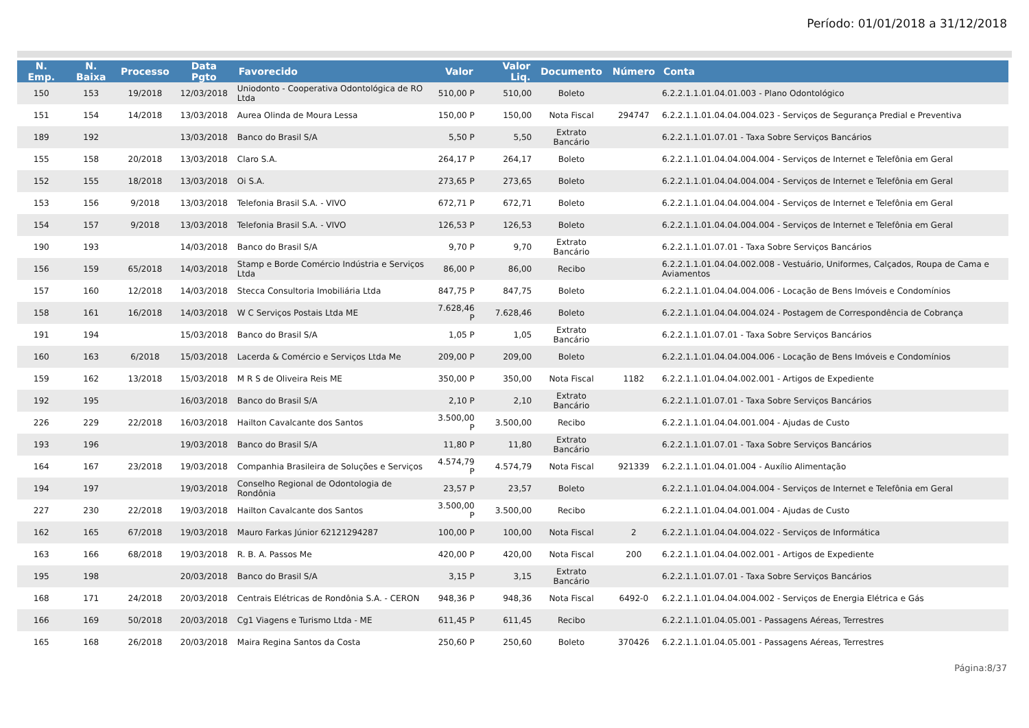Período: 01/01/2018 a 31/12/2018
| N. Emp. | N. Baixa | Processo | Data Pgto | Favorecido | Valor | Valor Liq. | Documento | Número | Conta |
| --- | --- | --- | --- | --- | --- | --- | --- | --- | --- |
| 150 | 153 | 19/2018 | 12/03/2018 | Uniodonto - Cooperativa Odontológica de RO Ltda | 510,00 P | 510,00 | Boleto | | 6.2.2.1.1.01.04.01.003 - Plano Odontológico |
| 151 | 154 | 14/2018 | 13/03/2018 | Aurea Olinda de Moura Lessa | 150,00 P | 150,00 | Nota Fiscal | 294747 | 6.2.2.1.1.01.04.04.004.023 - Serviços de Segurança Predial e Preventiva |
| 189 | 192 | | 13/03/2018 | Banco do Brasil S/A | 5,50 P | 5,50 | Extrato Bancário | | 6.2.2.1.1.01.07.01 - Taxa Sobre Serviços Bancários |
| 155 | 158 | 20/2018 | 13/03/2018 | Claro S.A. | 264,17 P | 264,17 | Boleto | | 6.2.2.1.1.01.04.04.004.004 - Serviços de Internet e Telefônia em Geral |
| 152 | 155 | 18/2018 | 13/03/2018 | Oi S.A. | 273,65 P | 273,65 | Boleto | | 6.2.2.1.1.01.04.04.004.004 - Serviços de Internet e Telefônia em Geral |
| 153 | 156 | 9/2018 | 13/03/2018 | Telefonia Brasil S.A. - VIVO | 672,71 P | 672,71 | Boleto | | 6.2.2.1.1.01.04.04.004.004 - Serviços de Internet e Telefônia em Geral |
| 154 | 157 | 9/2018 | 13/03/2018 | Telefonia Brasil S.A. - VIVO | 126,53 P | 126,53 | Boleto | | 6.2.2.1.1.01.04.04.004.004 - Serviços de Internet e Telefônia em Geral |
| 190 | 193 | | 14/03/2018 | Banco do Brasil S/A | 9,70 P | 9,70 | Extrato Bancário | | 6.2.2.1.1.01.07.01 - Taxa Sobre Serviços Bancários |
| 156 | 159 | 65/2018 | 14/03/2018 | Stamp e Borde Comércio Indústria e Serviços Ltda | 86,00 P | 86,00 | Recibo | | 6.2.2.1.1.01.04.04.002.008 - Vestuário, Uniformes, Calçados, Roupa de Cama e Aviamentos |
| 157 | 160 | 12/2018 | 14/03/2018 | Stecca Consultoria Imobiliária Ltda | 847,75 P | 847,75 | Boleto | | 6.2.2.1.1.01.04.04.004.006 - Locação de Bens Imóveis e Condomínios |
| 158 | 161 | 16/2018 | 14/03/2018 | W C Serviços Postais Ltda ME | 7.628,46 P | 7.628,46 | Boleto | | 6.2.2.1.1.01.04.04.004.024 - Postagem de Correspondência de Cobrança |
| 191 | 194 | | 15/03/2018 | Banco do Brasil S/A | 1,05 P | 1,05 | Extrato Bancário | | 6.2.2.1.1.01.07.01 - Taxa Sobre Serviços Bancários |
| 160 | 163 | 6/2018 | 15/03/2018 | Lacerda & Comércio e Serviços Ltda Me | 209,00 P | 209,00 | Boleto | | 6.2.2.1.1.01.04.04.004.006 - Locação de Bens Imóveis e Condomínios |
| 159 | 162 | 13/2018 | 15/03/2018 | M R S de Oliveira Reis ME | 350,00 P | 350,00 | Nota Fiscal | 1182 | 6.2.2.1.1.01.04.04.002.001 - Artigos de Expediente |
| 192 | 195 | | 16/03/2018 | Banco do Brasil S/A | 2,10 P | 2,10 | Extrato Bancário | | 6.2.2.1.1.01.07.01 - Taxa Sobre Serviços Bancários |
| 226 | 229 | 22/2018 | 16/03/2018 | Hailton Cavalcante dos Santos | 3.500,00 P | 3.500,00 | Recibo | | 6.2.2.1.1.01.04.04.001.004 - Ajudas de Custo |
| 193 | 196 | | 19/03/2018 | Banco do Brasil S/A | 11,80 P | 11,80 | Extrato Bancário | | 6.2.2.1.1.01.07.01 - Taxa Sobre Serviços Bancários |
| 164 | 167 | 23/2018 | 19/03/2018 | Companhia Brasileira de Soluções e Serviços | 4.574,79 P | 4.574,79 | Nota Fiscal | 921339 | 6.2.2.1.1.01.04.01.004 - Auxílio Alimentação |
| 194 | 197 | | 19/03/2018 | Conselho Regional de Odontologia de Rondônia | 23,57 P | 23,57 | Boleto | | 6.2.2.1.1.01.04.04.004.004 - Serviços de Internet e Telefônia em Geral |
| 227 | 230 | 22/2018 | 19/03/2018 | Hailton Cavalcante dos Santos | 3.500,00 P | 3.500,00 | Recibo | | 6.2.2.1.1.01.04.04.001.004 - Ajudas de Custo |
| 162 | 165 | 67/2018 | 19/03/2018 | Mauro Farkas Júnior 62121294287 | 100,00 P | 100,00 | Nota Fiscal | 2 | 6.2.2.1.1.01.04.04.004.022 - Serviços de Informática |
| 163 | 166 | 68/2018 | 19/03/2018 | R. B. A. Passos Me | 420,00 P | 420,00 | Nota Fiscal | 200 | 6.2.2.1.1.01.04.04.002.001 - Artigos de Expediente |
| 195 | 198 | | 20/03/2018 | Banco do Brasil S/A | 3,15 P | 3,15 | Extrato Bancário | | 6.2.2.1.1.01.07.01 - Taxa Sobre Serviços Bancários |
| 168 | 171 | 24/2018 | 20/03/2018 | Centrais Elétricas de Rondônia S.A. - CERON | 948,36 P | 948,36 | Nota Fiscal | 6492-0 | 6.2.2.1.1.01.04.04.004.002 - Serviços de Energia Elétrica e Gás |
| 166 | 169 | 50/2018 | 20/03/2018 | Cg1 Viagens e Turismo Ltda - ME | 611,45 P | 611,45 | Recibo | | 6.2.2.1.1.01.04.05.001 - Passagens Aéreas, Terrestres |
| 165 | 168 | 26/2018 | 20/03/2018 | Maira Regina Santos da Costa | 250,60 P | 250,60 | Boleto | 370426 | 6.2.2.1.1.01.04.05.001 - Passagens Aéreas, Terrestres |
Página:8/37